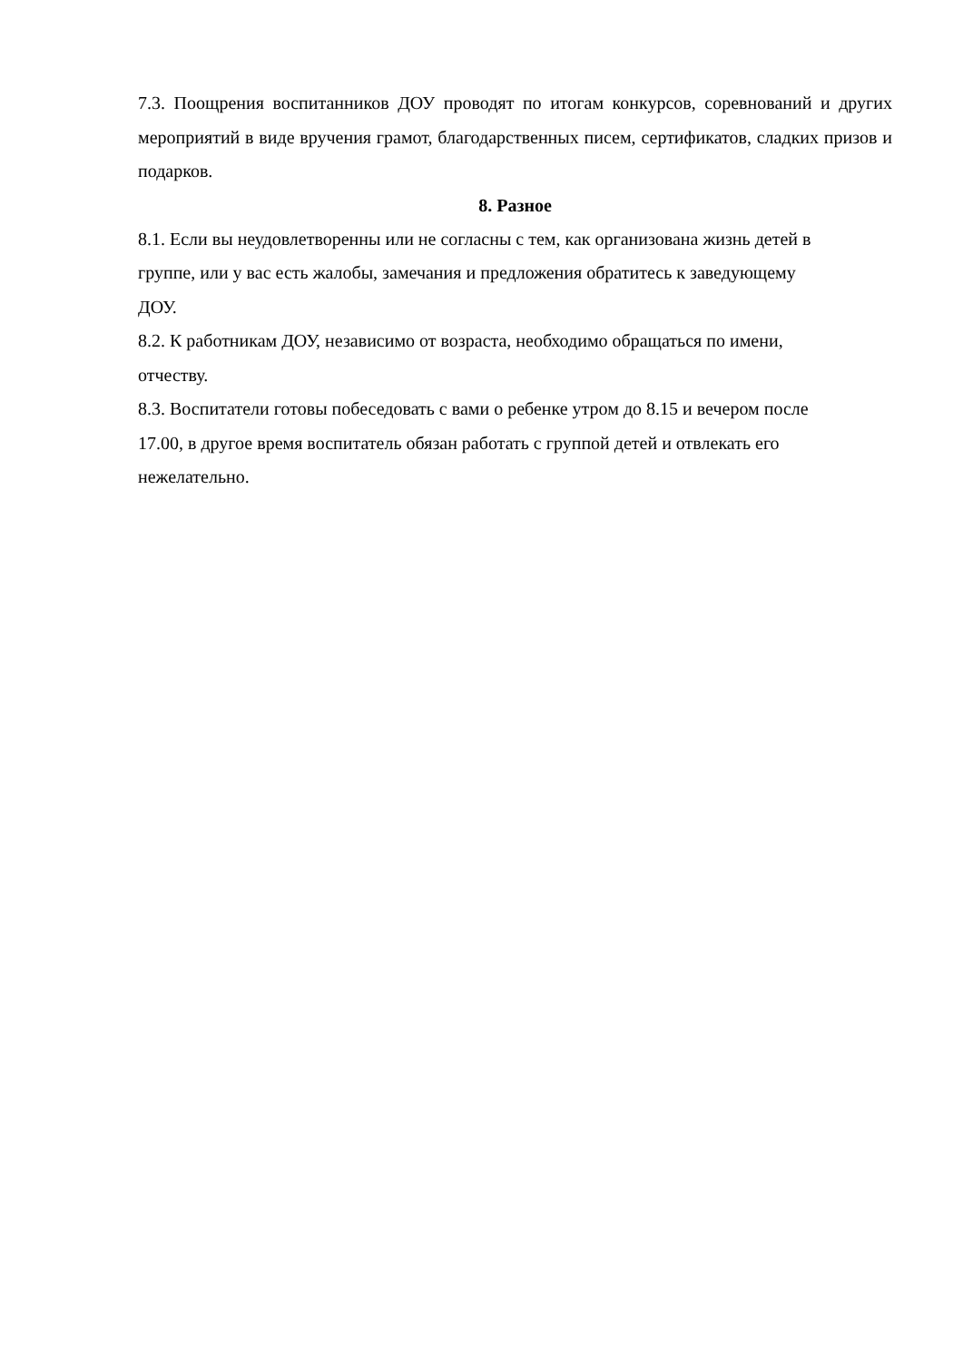7.3. Поощрения воспитанников ДОУ проводят по итогам конкурсов, соревнований и других мероприятий в виде вручения грамот, благодарственных писем, сертификатов, сладких призов и подарков.
8. Разное
8.1. Если вы неудовлетворенны или не согласны с тем, как организована жизнь детей в
группе, или у вас есть жалобы, замечания и предложения обратитесь к заведующему
ДОУ.
8.2. К работникам ДОУ, независимо от возраста, необходимо обращаться по имени,
отчеству.
8.3. Воспитатели готовы побеседовать с вами о ребенке утром до 8.15 и вечером после
17.00, в другое время воспитатель обязан работать с группой детей и отвлекать его
нежелательно.